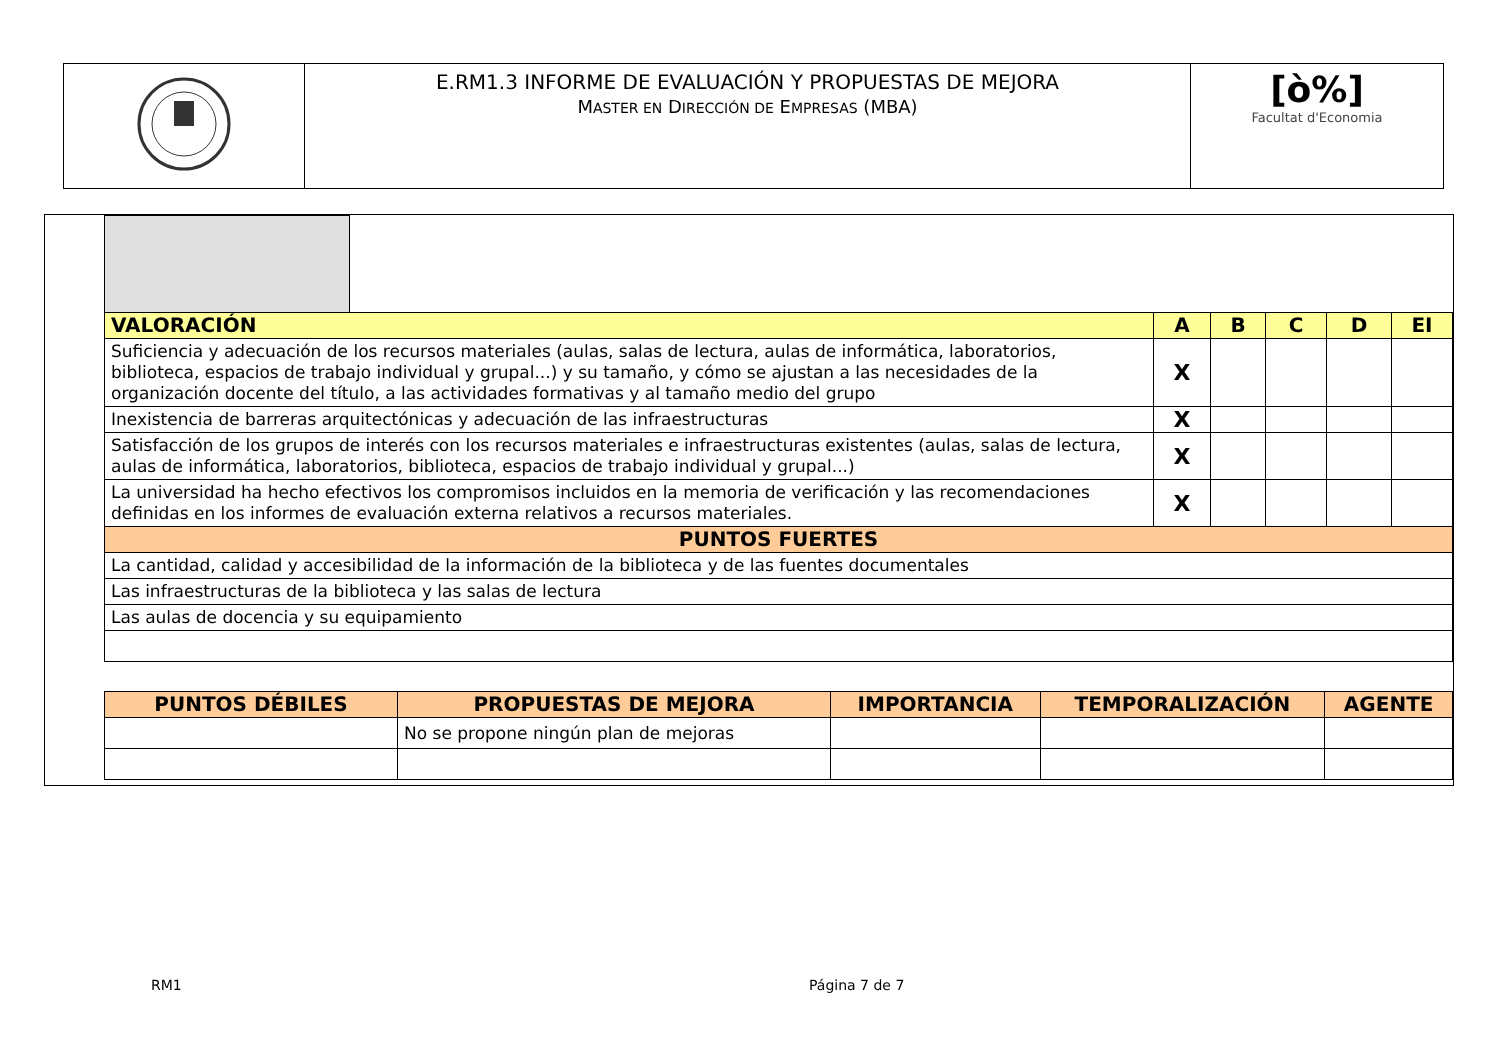| | E.RM1.3 INFORME DE EVALUACIÓN Y PROPUESTAS DE MEJORA M ASTER EN D IRECCIÓN DE E MPRESAS (MBA) | [ò%] Facultat d'Economia |
| VALORACIÓN | | A | B | C | D | EI |
| --- | --- | --- | --- | --- | --- | --- |
| Suficiencia y adecuación de los recursos materiales (aulas, salas de lectura, aulas de informática, laboratorios, biblioteca, espacios de trabajo individual y grupal...) y su tamaño, y cómo se ajustan a las necesidades de la organización docente del título, a las actividades formativas y al tamaño medio del grupo | | X | | | | |
| Inexistencia de barreras arquitectónicas y adecuación de las infraestructuras | | X | | | | |
| Satisfacción de los grupos de interés con los recursos materiales e infraestructuras existentes (aulas, salas de lectura, aulas de informática, laboratorios, biblioteca, espacios de trabajo individual y grupal...) | | X | | | | |
| La universidad ha hecho efectivos los compromisos incluidos en la memoria de verificación y las recomendaciones definidas en los informes de evaluación externa relativos a recursos materiales. | | X | | | | |
| PUNTOS FUERTES | | | | | | |
| La cantidad, calidad y accesibilidad de la información de la biblioteca y de las fuentes documentales | | | | | | |
| Las infraestructuras de la biblioteca y las salas de lectura | | | | | | |
| Las aulas de docencia y su equipamiento | | | | | | |
| PUNTOS DÉBILES | PROPUESTAS DE MEJORA | IMPORTANCIA | TEMPORALIZACIÓN | AGENTE |
| --- | --- | --- | --- | --- |
| | No se propone ningún plan de mejoras | | | |
RM1 Página 7 de 7